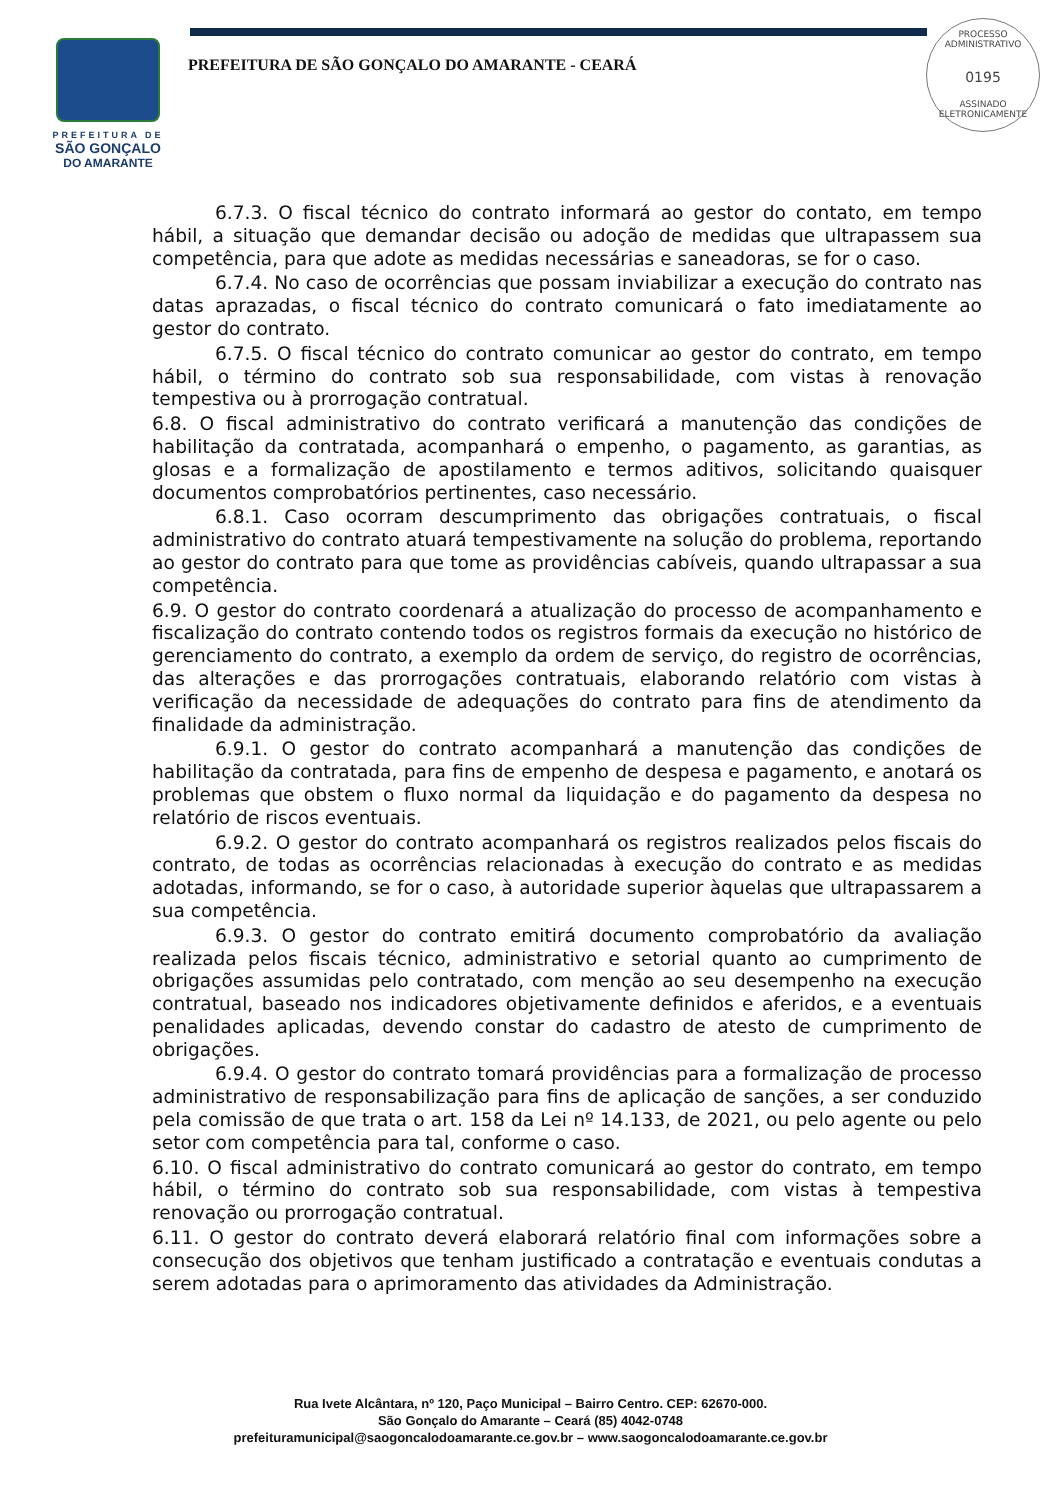PREFEITURA DE
SÃO GONÇALO
DO AMARANTE
PREFEITURA DE SÃO GONÇALO DO AMARANTE - CEARÁ
PROCESSO ADMINISTRATIVO
0195
ASSINADO
ELETRONICAMENTE
6.7.3. O fiscal técnico do contrato informará ao gestor do contato, em tempo hábil, a situação que demandar decisão ou adoção de medidas que ultrapassem sua competência, para que adote as medidas necessárias e saneadoras, se for o caso.
6.7.4. No caso de ocorrências que possam inviabilizar a execução do contrato nas datas aprazadas, o fiscal técnico do contrato comunicará o fato imediatamente ao gestor do contrato.
6.7.5. O fiscal técnico do contrato comunicar ao gestor do contrato, em tempo hábil, o término do contrato sob sua responsabilidade, com vistas à renovação tempestiva ou à prorrogação contratual.
6.8. O fiscal administrativo do contrato verificará a manutenção das condições de habilitação da contratada, acompanhará o empenho, o pagamento, as garantias, as glosas e a formalização de apostilamento e termos aditivos, solicitando quaisquer documentos comprobatórios pertinentes, caso necessário.
6.8.1. Caso ocorram descumprimento das obrigações contratuais, o fiscal administrativo do contrato atuará tempestivamente na solução do problema, reportando ao gestor do contrato para que tome as providências cabíveis, quando ultrapassar a sua competência.
6.9. O gestor do contrato coordenará a atualização do processo de acompanhamento e fiscalização do contrato contendo todos os registros formais da execução no histórico de gerenciamento do contrato, a exemplo da ordem de serviço, do registro de ocorrências, das alterações e das prorrogações contratuais, elaborando relatório com vistas à verificação da necessidade de adequações do contrato para fins de atendimento da finalidade da administração.
6.9.1. O gestor do contrato acompanhará a manutenção das condições de habilitação da contratada, para fins de empenho de despesa e pagamento, e anotará os problemas que obstem o fluxo normal da liquidação e do pagamento da despesa no relatório de riscos eventuais.
6.9.2. O gestor do contrato acompanhará os registros realizados pelos fiscais do contrato, de todas as ocorrências relacionadas à execução do contrato e as medidas adotadas, informando, se for o caso, à autoridade superior àquelas que ultrapassarem a sua competência.
6.9.3. O gestor do contrato emitirá documento comprobatório da avaliação realizada pelos fiscais técnico, administrativo e setorial quanto ao cumprimento de obrigações assumidas pelo contratado, com menção ao seu desempenho na execução contratual, baseado nos indicadores objetivamente definidos e aferidos, e a eventuais penalidades aplicadas, devendo constar do cadastro de atesto de cumprimento de obrigações.
6.9.4. O gestor do contrato tomará providências para a formalização de processo administrativo de responsabilização para fins de aplicação de sanções, a ser conduzido pela comissão de que trata o art. 158 da Lei nº 14.133, de 2021, ou pelo agente ou pelo setor com competência para tal, conforme o caso.
6.10. O fiscal administrativo do contrato comunicará ao gestor do contrato, em tempo hábil, o término do contrato sob sua responsabilidade, com vistas à tempestiva renovação ou prorrogação contratual.
6.11. O gestor do contrato deverá elaborará relatório final com informações sobre a consecução dos objetivos que tenham justificado a contratação e eventuais condutas a serem adotadas para o aprimoramento das atividades da Administração.
Rua Ivete Alcântara, nº 120, Paço Municipal – Bairro Centro. CEP: 62670-000.
São Gonçalo do Amarante – Ceará (85) 4042-0748
prefeituramunicipal@saogoncalodoamarante.ce.gov.br – www.saogoncalodoamarante.ce.gov.br